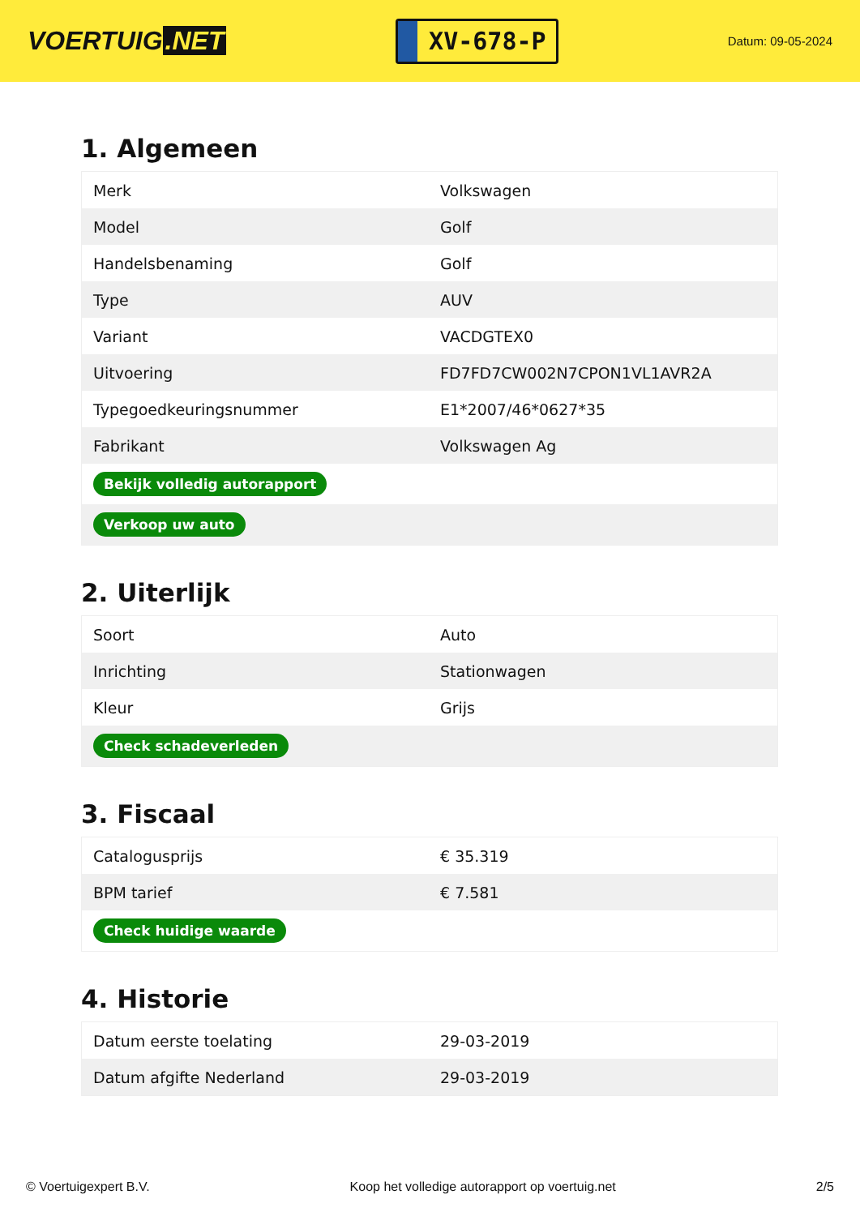VOERTUIG.NET
XV-678-P
Datum: 09-05-2024
1. Algemeen
| Merk | Volkswagen |
| Model | Golf |
| Handelsbenaming | Golf |
| Type | AUV |
| Variant | VACDGTEX0 |
| Uitvoering | FD7FD7CW002N7CPON1VL1AVR2A |
| Typegoedkeuringsnummer | E1*2007/46*0627*35 |
| Fabrikant | Volkswagen Ag |
| Bekijk volledig autorapport | |
| Verkoop uw auto | |
2. Uiterlijk
| Soort | Auto |
| Inrichting | Stationwagen |
| Kleur | Grijs |
| Check schadeverleden | |
3. Fiscaal
| Catalogusprijs | € 35.319 |
| BPM tarief | € 7.581 |
| Check huidige waarde | |
4. Historie
| Datum eerste toelating | 29-03-2019 |
| Datum afgifte Nederland | 29-03-2019 |
© Voertuigexpert B.V. Koop het volledige autorapport op voertuig.net 2/5